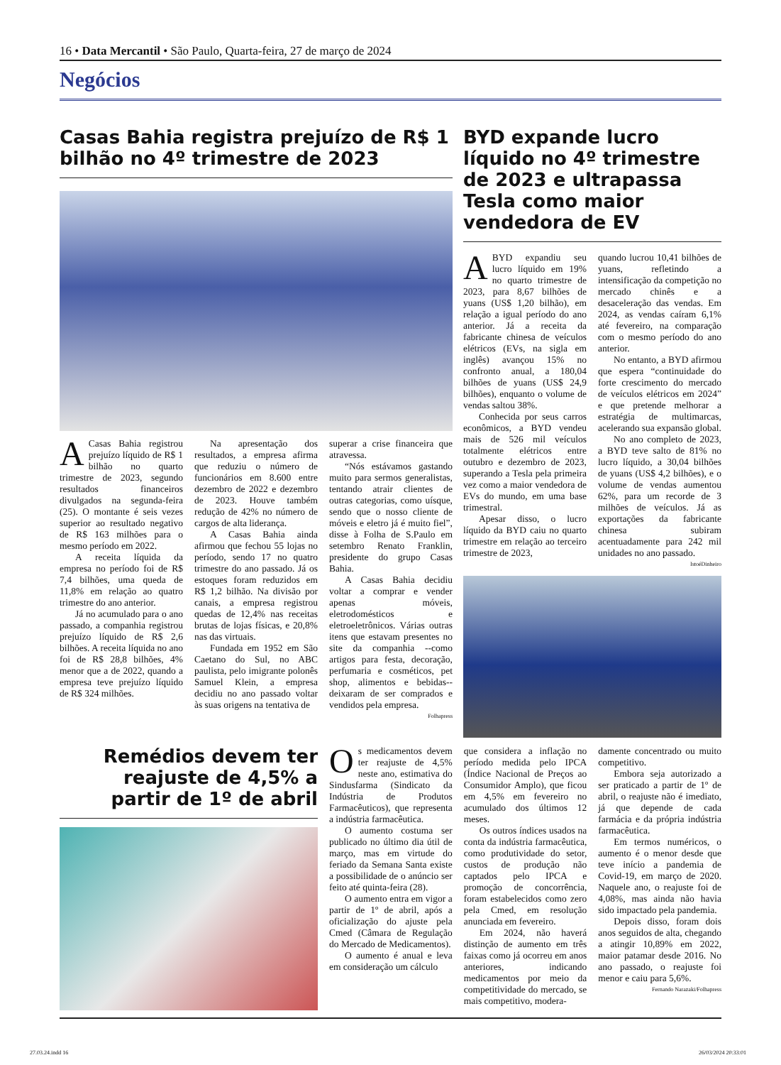16 • Data Mercantil • São Paulo, Quarta-feira, 27 de março de 2024
Negócios
Casas Bahia registra prejuízo de R$ 1 bilhão no 4º trimestre de 2023
ACasas Bahia registrou prejuízo líquido de R$ 1 bilhão no quarto trimestre de 2023, segundo resultados financeiros divulgados na segunda-feira (25). O montante é seis vezes superior ao resultado negativo de R$ 163 milhões para o mesmo período em 2022.
A receita líquida da empresa no período foi de R$ 7,4 bilhões, uma queda de 11,8% em relação ao quatro trimestre do ano anterior.
Já no acumulado para o ano passado, a companhia registrou prejuízo líquido de R$ 2,6 bilhões. A receita líquida no ano foi de R$ 28,8 bilhões, 4% menor que a de 2022, quando a empresa teve prejuízo líquido de R$ 324 milhões.
Na apresentação dos resultados, a empresa afirma que reduziu o número de funcionários em 8.600 entre dezembro de 2022 e dezembro de 2023. Houve também redução de 42% no número de cargos de alta liderança.
A Casas Bahia ainda afirmou que fechou 55 lojas no período, sendo 17 no quatro trimestre do ano passado. Já os estoques foram reduzidos em R$ 1,2 bilhão. Na divisão por canais, a empresa registrou quedas de 12,4% nas receitas brutas de lojas físicas, e 20,8% nas das virtuais.
Fundada em 1952 em São Caetano do Sul, no ABC paulista, pelo imigrante polonês Samuel Klein, a empresa decidiu no ano passado voltar às suas origens na tentativa de
superar a crise financeira que atravessa.
“Nós estávamos gastando muito para sermos generalistas, tentando atrair clientes de outras categorias, como uísque, sendo que o nosso cliente de móveis e eletro já é muito fiel”, disse à Folha de S.Paulo em setembro Renato Franklin, presidente do grupo Casas Bahia.
A Casas Bahia decidiu voltar a comprar e vender apenas móveis, eletrodomésticos e eletroeletrônicos. Várias outras itens que estavam presentes no site da companhia --como artigos para festa, decoração, perfumaria e cosméticos, pet shop, alimentos e bebidas-- deixaram de ser comprados e vendidos pela empresa.
Folhapress
BYD expande lucro líquido no 4º trimestre de 2023 e ultrapassa Tesla como maior vendedora de EV
ABYD expandiu seu lucro líquido em 19% no quarto trimestre de 2023, para 8,67 bilhões de yuans (US$ 1,20 bilhão), em relação a igual período do ano anterior. Já a receita da fabricante chinesa de veículos elétricos (EVs, na sigla em inglês) avançou 15% no confronto anual, a 180,04 bilhões de yuans (US$ 24,9 bilhões), enquanto o volume de vendas saltou 38%.
Conhecida por seus carros econômicos, a BYD vendeu mais de 526 mil veículos totalmente elétricos entre outubro e dezembro de 2023, superando a Tesla pela primeira vez como a maior vendedora de EVs do mundo, em uma base trimestral.
Apesar disso, o lucro líquido da BYD caiu no quarto trimestre em relação ao terceiro trimestre de 2023,
quando lucrou 10,41 bilhões de yuans, refletindo a intensificação da competição no mercado chinês e a desaceleração das vendas. Em 2024, as vendas caíram 6,1% até fevereiro, na comparação com o mesmo período do ano anterior.
No entanto, a BYD afirmou que espera “continuidade do forte crescimento do mercado de veículos elétricos em 2024” e que pretende melhorar a estratégia de multimarcas, acelerando sua expansão global.
No ano completo de 2023, a BYD teve salto de 81% no lucro líquido, a 30,04 bilhões de yuans (US$ 4,2 bilhões), e o volume de vendas aumentou 62%, para um recorde de 3 milhões de veículos. Já as exportações da fabricante chinesa subiram acentuadamente para 242 mil unidades no ano passado.
IstoéDinheiro
Remédios devem ter reajuste de 4,5% a partir de 1º de abril
Os medicamentos devem ter reajuste de 4,5% neste ano, estimativa do Sindusfarma (Sindicato da Indústria de Produtos Farmacêuticos), que representa a indústria farmacêutica.
O aumento costuma ser publicado no último dia útil de março, mas em virtude do feriado da Semana Santa existe a possibilidade de o anúncio ser feito até quinta-feira (28).
O aumento entra em vigor a partir de 1º de abril, após a oficialização do ajuste pela Cmed (Câmara de Regulação do Mercado de Medicamentos).
O aumento é anual e leva em consideração um cálculo
que considera a inflação no período medida pelo IPCA (Índice Nacional de Preços ao Consumidor Amplo), que ficou em 4,5% em fevereiro no acumulado dos últimos 12 meses.
Os outros índices usados na conta da indústria farmacêutica, como produtividade do setor, custos de produção não captados pelo IPCA e promoção de concorrência, foram estabelecidos como zero pela Cmed, em resolução anunciada em fevereiro.
Em 2024, não haverá distinção de aumento em três faixas como já ocorreu em anos anteriores, indicando medicamentos por meio da competitividade do mercado, se mais competitivo, modera-
damente concentrado ou muito competitivo.
Embora seja autorizado a ser praticado a partir de 1º de abril, o reajuste não é imediato, já que depende de cada farmácia e da própria indústria farmacêutica.
Em termos numéricos, o aumento é o menor desde que teve início a pandemia de Covid-19, em março de 2020. Naquele ano, o reajuste foi de 4,08%, mas ainda não havia sido impactado pela pandemia.
Depois disso, foram dois anos seguidos de alta, chegando a atingir 10,89% em 2022, maior patamar desde 2016. No ano passado, o reajuste foi menor e caiu para 5,6%.
Fernando Narazaki/Folhapress
27.03.24.indd 16 26/03/2024 20:33:01